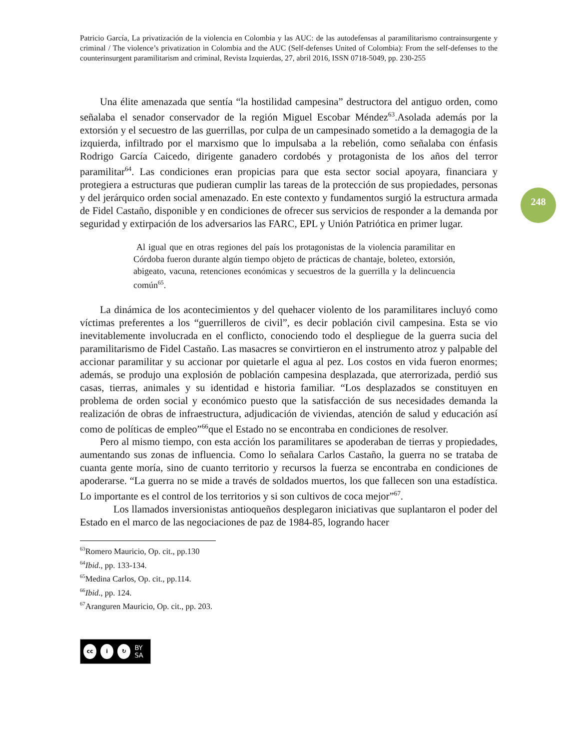248
Patricio García, La privatización de la violencia en Colombia y las AUC: de las autodefensas al paramilitarismo contrainsurgente y criminal / The violence’s privatization in Colombia and the AUC (Self-defenses United of Colombia): From the self-defenses to the counterinsurgent paramilitarism and criminal, Revista Izquierdas, 27, abril 2016, ISSN 0718-5049, pp. 230-255
Una élite amenazada que sentía “la hostilidad campesina” destructora del antiguo orden, como señalaba el senador conservador de la región Miguel Escobar Méndez<sup>63</sup>.Asolada además por la extorsión y el secuestro de las guerrillas, por culpa de un campesinado sometido a la demagogia de la izquierda, infiltrado por el marxismo que lo impulsaba a la rebelión, como señalaba con énfasis Rodrigo García Caicedo, dirigente ganadero cordobés y protagonista de los años del terror paramilitar<sup>64</sup>. Las condiciones eran propicias para que esta sector social apoyara, financiara y protegiera a estructuras que pudieran cumplir las tareas de la protección de sus propiedades, personas y del jerárquico orden social amenazado. En este contexto y fundamentos surgió la estructura armada de Fidel Castaño, disponible y en condiciones de ofrecer sus servicios de responder a la demanda por seguridad y extirpación de los adversarios las FARC, EPL y Unión Patriótica en primer lugar.
Al igual que en otras regiones del país los protagonistas de la violencia paramilitar en Córdoba fueron durante algún tiempo objeto de prácticas de chantaje, boleteo, extorsión, abigeato, vacuna, retenciones económicas y secuestros de la guerrilla y la delincuencia común<sup>65</sup>.
La dinámica de los acontecimientos y del quehacer violento de los paramilitares incluyó como víctimas preferentes a los “guerrilleros de civil”, es decir población civil campesina. Esta se vio inevitablemente involucrada en el conflicto, conociendo todo el despliegue de la guerra sucia del paramilitarismo de Fidel Castaño. Las masacres se convirtieron en el instrumento atroz y palpable del accionar paramilitar y su accionar por quietarle el agua al pez. Los costos en vida fueron enormes; además, se produjo una explosión de población campesina desplazada, que aterrorizada, perdió sus casas, tierras, animales y su identidad e historia familiar. “Los desplazados se constituyen en problema de orden social y económico puesto que la satisfacción de sus necesidades demanda la realización de obras de infraestructura, adjudicación de viviendas, atención de salud y educación así como de políticas de empleo”<sup>66</sup>que el Estado no se encontraba en condiciones de resolver.
Pero al mismo tiempo, con esta acción los paramilitares se apoderaban de tierras y propiedades, aumentando sus zonas de influencia. Como lo señalara Carlos Castaño, la guerra no se trataba de cuanta gente moría, sino de cuanto territorio y recursos la fuerza se encontraba en condiciones de apoderarse. “La guerra no se mide a través de soldados muertos, los que fallecen son una estadística. Lo importante es el control de los territorios y si son cultivos de coca mejor”<sup>67</sup>.
Los llamados inversionistas antioqueños desplegaron iniciativas que suplantaron el poder del Estado en el marco de las negociaciones de paz de 1984-85, logrando hacer
<sup>63</sup> Romero Mauricio, Op. cit., pp.130
<sup>64</sup> Ibid., pp. 133-134.
<sup>65</sup> Medina Carlos, Op. cit., pp.114.
<sup>66</sup> Ibid., pp. 124.
<sup>67</sup> Aranguren Mauricio, Op. cit., pp. 203.
cc i ↻ BY SA